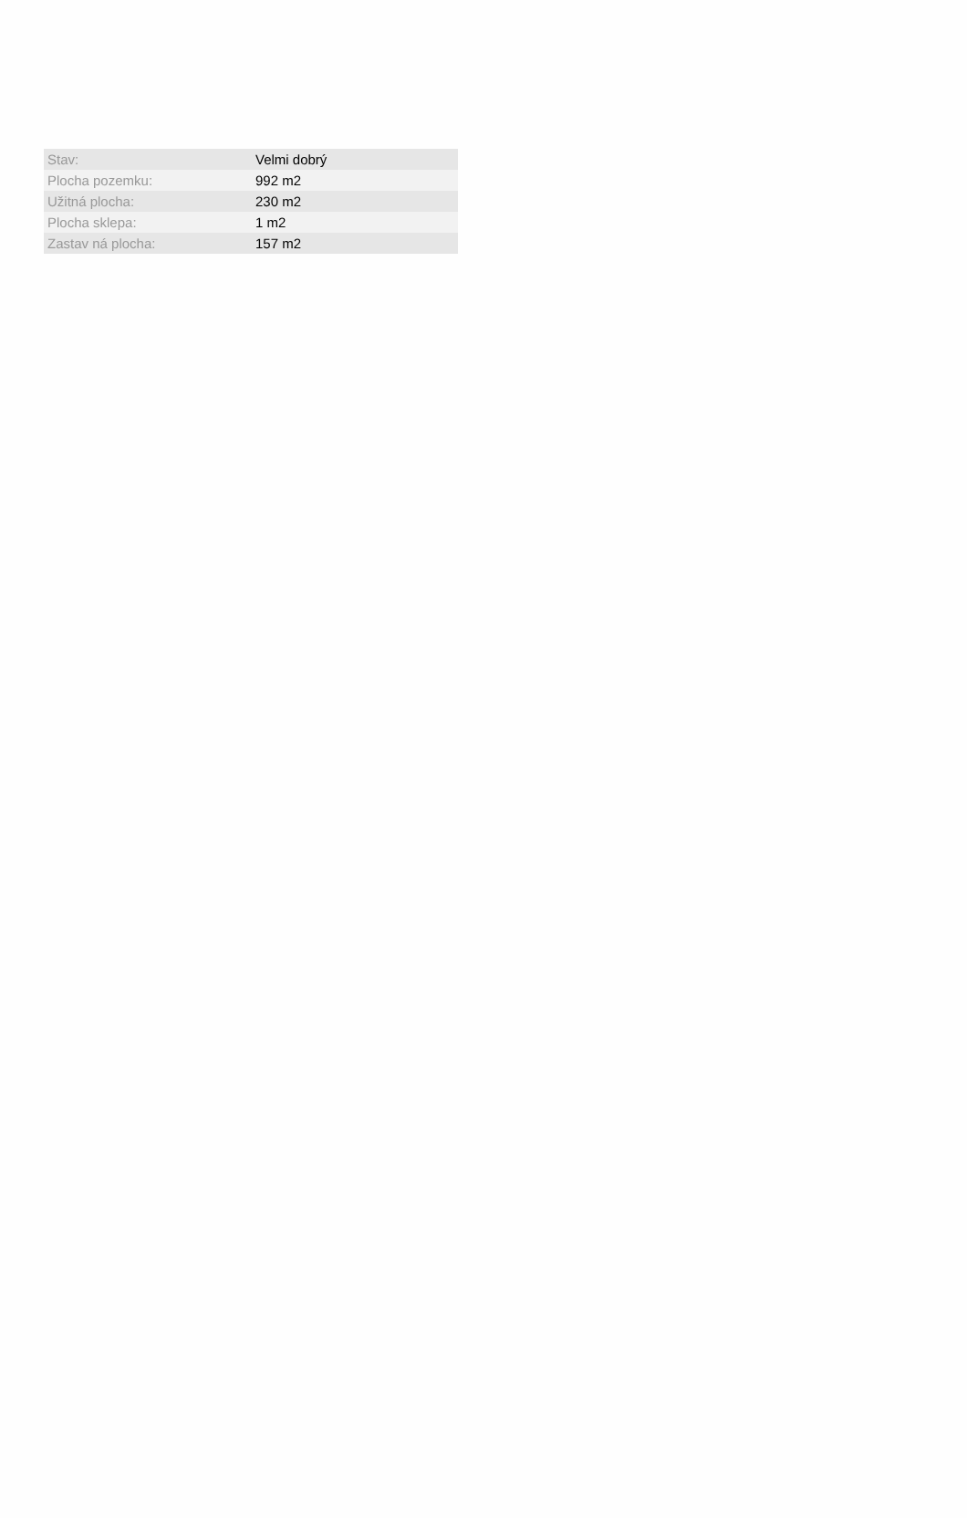| Stav: | Velmi dobrý |
| Plocha pozemku: | 992 m2 |
| Užitná plocha: | 230 m2 |
| Plocha sklepa: | 1 m2 |
| Zastav ná plocha: | 157 m2 |